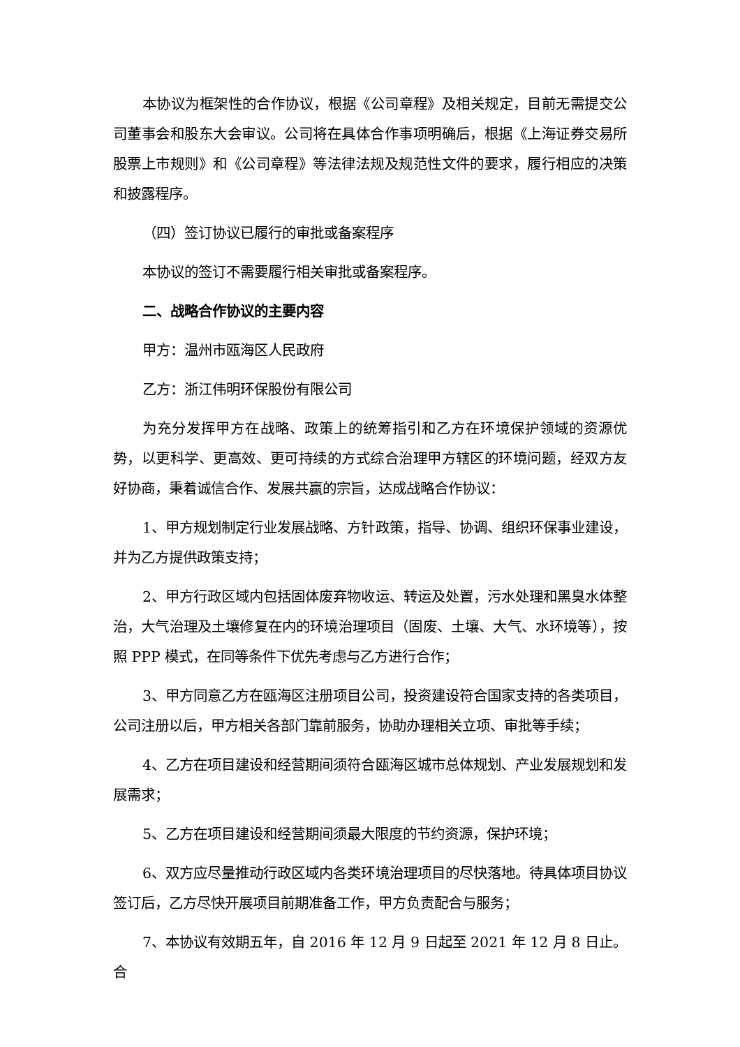本协议为框架性的合作协议，根据《公司章程》及相关规定，目前无需提交公司董事会和股东大会审议。公司将在具体合作事项明确后，根据《上海证券交易所股票上市规则》和《公司章程》等法律法规及规范性文件的要求，履行相应的决策和披露程序。
（四）签订协议已履行的审批或备案程序
本协议的签订不需要履行相关审批或备案程序。
二、战略合作协议的主要内容
甲方：温州市瓯海区人民政府
乙方：浙江伟明环保股份有限公司
为充分发挥甲方在战略、政策上的统筹指引和乙方在环境保护领域的资源优势，以更科学、更高效、更可持续的方式综合治理甲方辖区的环境问题，经双方友好协商，秉着诚信合作、发展共赢的宗旨，达成战略合作协议：
1、甲方规划制定行业发展战略、方针政策，指导、协调、组织环保事业建设，并为乙方提供政策支持；
2、甲方行政区域内包括固体废弃物收运、转运及处置，污水处理和黑臭水体整治，大气治理及土壤修复在内的环境治理项目（固废、土壤、大气、水环境等），按照 PPP 模式，在同等条件下优先考虑与乙方进行合作；
3、甲方同意乙方在瓯海区注册项目公司，投资建设符合国家支持的各类项目，公司注册以后，甲方相关各部门靠前服务，协助办理相关立项、审批等手续；
4、乙方在项目建设和经营期间须符合瓯海区城市总体规划、产业发展规划和发展需求；
5、乙方在项目建设和经营期间须最大限度的节约资源，保护环境；
6、双方应尽量推动行政区域内各类环境治理项目的尽快落地。待具体项目协议签订后，乙方尽快开展项目前期准备工作，甲方负责配合与服务；
7、本协议有效期五年，自 2016 年 12 月 9 日起至 2021 年 12 月 8 日止。合